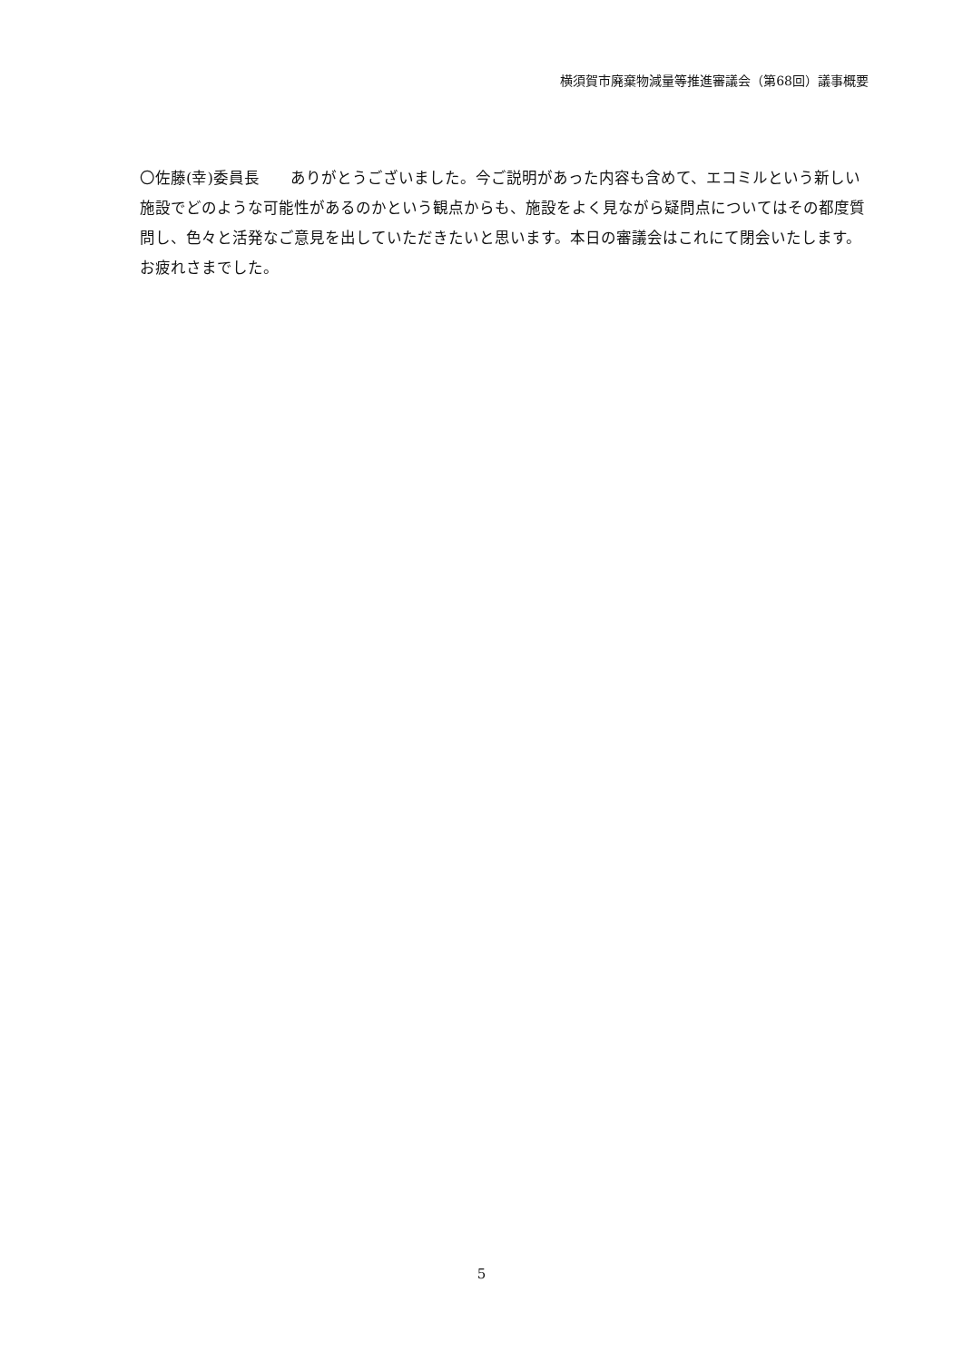横須賀市廃棄物減量等推進審議会（第68回）議事概要
〇佐藤(幸)委員長　　ありがとうございました。今ご説明があった内容も含めて、エコミルという新しい施設でどのような可能性があるのかという観点からも、施設をよく見ながら疑問点についてはその都度質問し、色々と活発なご意見を出していただきたいと思います。本日の審議会はこれにて閉会いたします。お疲れさまでした。
5